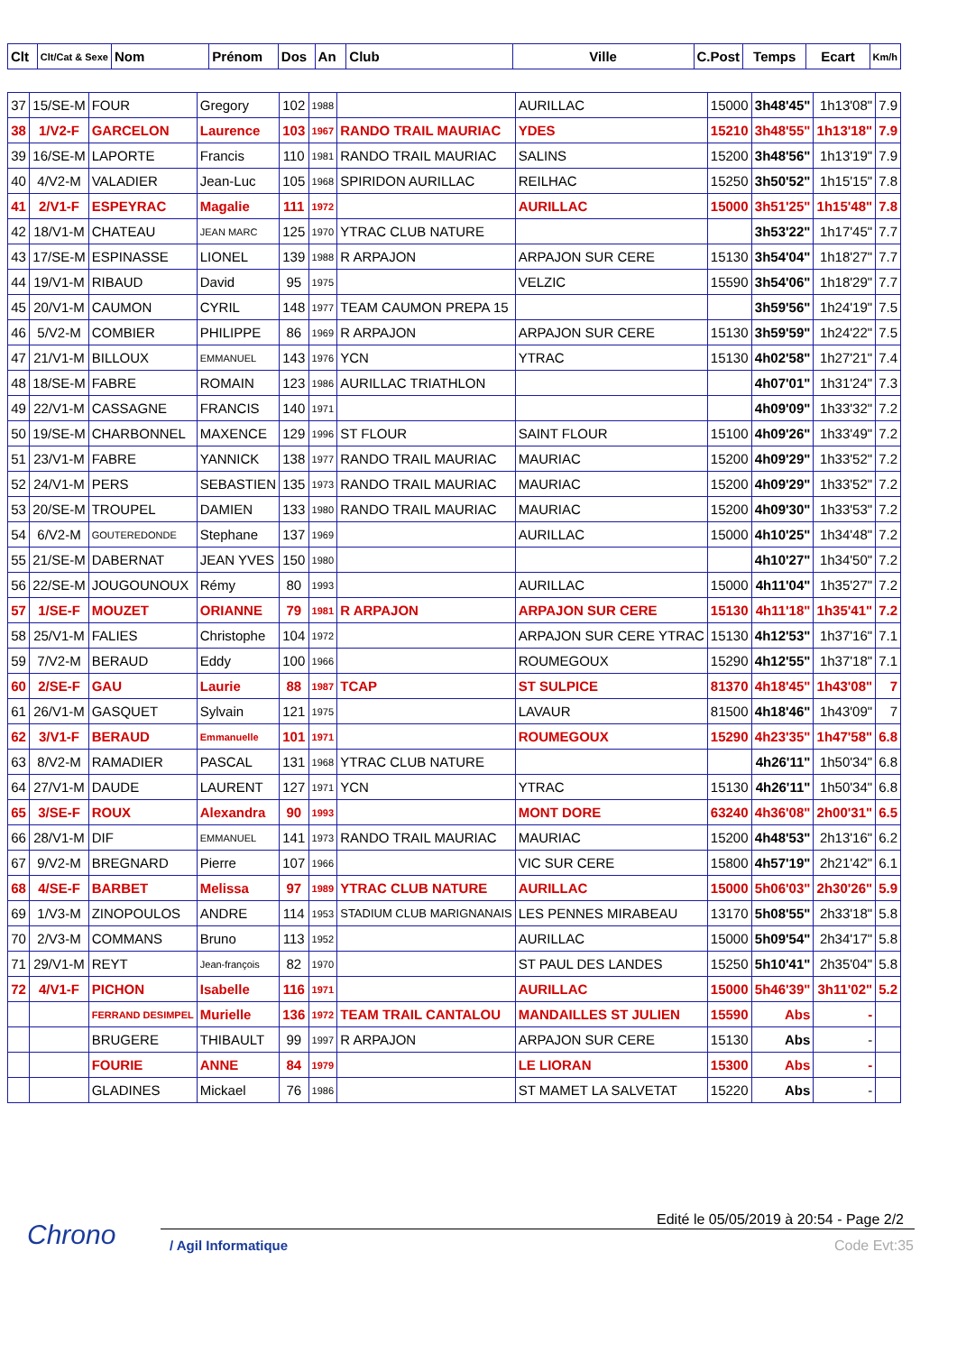| Clt | Clt/Cat & Sexe | Nom | Prénom | Dos | An | Club | Ville | C.Post | Temps | Ecart | Km/h |
| --- | --- | --- | --- | --- | --- | --- | --- | --- | --- | --- | --- |
| 37 | 15/SE-M | FOUR | Gregory | 102 | 1988 | | AURILLAC | 15000 | 3h48'45" | 1h13'08" | 7.9 |
| 38 | 1/V2-F | GARCELON | Laurence | 103 | 1967 | RANDO TRAIL MAURIAC | YDES | 15210 | 3h48'55" | 1h13'18" | 7.9 |
| 39 | 16/SE-M | LAPORTE | Francis | 110 | 1981 | RANDO TRAIL MAURIAC | SALINS | 15200 | 3h48'56" | 1h13'19" | 7.9 |
| 40 | 4/V2-M | VALADIER | Jean-Luc | 105 | 1968 | SPIRIDON AURILLAC | REILHAC | 15250 | 3h50'52" | 1h15'15" | 7.8 |
| 41 | 2/V1-F | ESPEYRAC | Magalie | 111 | 1972 | | AURILLAC | 15000 | 3h51'25" | 1h15'48" | 7.8 |
| 42 | 18/V1-M | CHATEAU | JEAN MARC | 125 | 1970 | YTRAC CLUB NATURE | | | 3h53'22" | 1h17'45" | 7.7 |
| 43 | 17/SE-M | ESPINASSE | LIONEL | 139 | 1988 | R ARPAJON | ARPAJON SUR CERE | 15130 | 3h54'04" | 1h18'27" | 7.7 |
| 44 | 19/V1-M | RIBAUD | David | 95 | 1975 | | VELZIC | 15590 | 3h54'06" | 1h18'29" | 7.7 |
| 45 | 20/V1-M | CAUMON | CYRIL | 148 | 1977 | TEAM CAUMON PREPA 15 | | | 3h59'56" | 1h24'19" | 7.5 |
| 46 | 5/V2-M | COMBIER | PHILIPPE | 86 | 1969 | R ARPAJON | ARPAJON SUR CERE | 15130 | 3h59'59" | 1h24'22" | 7.5 |
| 47 | 21/V1-M | BILLOUX | EMMANUEL | 143 | 1976 | YCN | YTRAC | 15130 | 4h02'58" | 1h27'21" | 7.4 |
| 48 | 18/SE-M | FABRE | ROMAIN | 123 | 1986 | AURILLAC TRIATHLON | | | 4h07'01" | 1h31'24" | 7.3 |
| 49 | 22/V1-M | CASSAGNE | FRANCIS | 140 | 1971 | | | | 4h09'09" | 1h33'32" | 7.2 |
| 50 | 19/SE-M | CHARBONNEL | MAXENCE | 129 | 1996 | ST FLOUR | SAINT FLOUR | 15100 | 4h09'26" | 1h33'49" | 7.2 |
| 51 | 23/V1-M | FABRE | YANNICK | 138 | 1977 | RANDO TRAIL MAURIAC | MAURIAC | 15200 | 4h09'29" | 1h33'52" | 7.2 |
| 52 | 24/V1-M | PERS | SEBASTIEN | 135 | 1973 | RANDO TRAIL MAURIAC | MAURIAC | 15200 | 4h09'29" | 1h33'52" | 7.2 |
| 53 | 20/SE-M | TROUPEL | DAMIEN | 133 | 1980 | RANDO TRAIL MAURIAC | MAURIAC | 15200 | 4h09'30" | 1h33'53" | 7.2 |
| 54 | 6/V2-M | GOUTEREDONDE | Stephane | 137 | 1969 | | AURILLAC | 15000 | 4h10'25" | 1h34'48" | 7.2 |
| 55 | 21/SE-M | DABERNAT | JEAN YVES | 150 | 1980 | | | | 4h10'27" | 1h34'50" | 7.2 |
| 56 | 22/SE-M | JOUGOUNOUX | Rémy | 80 | 1993 | | AURILLAC | 15000 | 4h11'04" | 1h35'27" | 7.2 |
| 57 | 1/SE-F | MOUZET | ORIANNE | 79 | 1981 | R ARPAJON | ARPAJON SUR CERE | 15130 | 4h11'18" | 1h35'41" | 7.2 |
| 58 | 25/V1-M | FALIES | Christophe | 104 | 1972 | | ARPAJON SUR CERE YTRAC | 15130 | 4h12'53" | 1h37'16" | 7.1 |
| 59 | 7/V2-M | BERAUD | Eddy | 100 | 1966 | | ROUMEGOUX | 15290 | 4h12'55" | 1h37'18" | 7.1 |
| 60 | 2/SE-F | GAU | Laurie | 88 | 1987 | TCAP | ST SULPICE | 81370 | 4h18'45" | 1h43'08" | 7 |
| 61 | 26/V1-M | GASQUET | Sylvain | 121 | 1975 | | LAVAUR | 81500 | 4h18'46" | 1h43'09" | 7 |
| 62 | 3/V1-F | BERAUD | Emmanuelle | 101 | 1971 | | ROUMEGOUX | 15290 | 4h23'35" | 1h47'58" | 6.8 |
| 63 | 8/V2-M | RAMADIER | PASCAL | 131 | 1968 | YTRAC CLUB NATURE | | | 4h26'11" | 1h50'34" | 6.8 |
| 64 | 27/V1-M | DAUDE | LAURENT | 127 | 1971 | YCN | YTRAC | 15130 | 4h26'11" | 1h50'34" | 6.8 |
| 65 | 3/SE-F | ROUX | Alexandra | 90 | 1993 | | MONT DORE | 63240 | 4h36'08" | 2h00'31" | 6.5 |
| 66 | 28/V1-M | DIF | EMMANUEL | 141 | 1973 | RANDO TRAIL MAURIAC | MAURIAC | 15200 | 4h48'53" | 2h13'16" | 6.2 |
| 67 | 9/V2-M | BREGNARD | Pierre | 107 | 1966 | | VIC SUR CERE | 15800 | 4h57'19" | 2h21'42" | 6.1 |
| 68 | 4/SE-F | BARBET | Melissa | 97 | 1989 | YTRAC CLUB NATURE | AURILLAC | 15000 | 5h06'03" | 2h30'26" | 5.9 |
| 69 | 1/V3-M | ZINOPOULOS | ANDRE | 114 | 1953 | STADIUM CLUB MARIGNANAIS | LES PENNES MIRABEAU | 13170 | 5h08'55" | 2h33'18" | 5.8 |
| 70 | 2/V3-M | COMMANS | Bruno | 113 | 1952 | | AURILLAC | 15000 | 5h09'54" | 2h34'17" | 5.8 |
| 71 | 29/V1-M | REYT | Jean-françois | 82 | 1970 | | ST PAUL DES LANDES | 15250 | 5h10'41" | 2h35'04" | 5.8 |
| 72 | 4/V1-F | PICHON | Isabelle | 116 | 1971 | | AURILLAC | 15000 | 5h46'39" | 3h11'02" | 5.2 |
| | | FERRAND DESIMPEL | Murielle | 136 | 1972 | TEAM TRAIL CANTALOU | MANDAILLES ST JULIEN | 15590 | Abs | - | |
| | | BRUGERE | THIBAULT | 99 | 1997 | R ARPAJON | ARPAJON SUR CERE | 15130 | Abs | - | |
| | | FOURIE | ANNE | 84 | 1979 | | LE LIORAN | 15300 | Abs | - | |
| | | GLADINES | Mickael | 76 | 1986 | | ST MAMET LA SALVETAT | 15220 | Abs | - | |
Chrono
Edité le 05/05/2019 à 20:54 - Page 2/2
/ Agil Informatique Code Evt:35